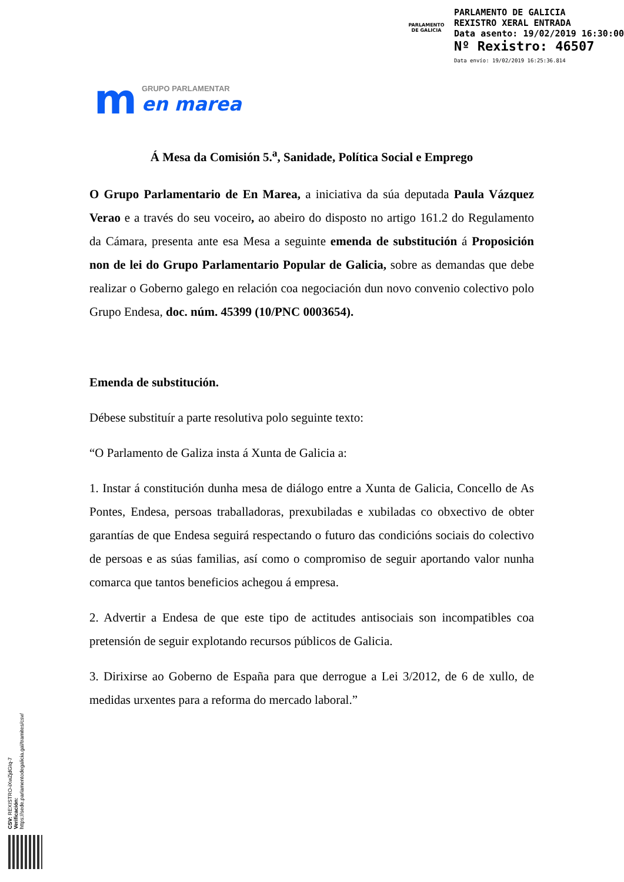PARLAMENTO
DE GALICIA
PARLAMENTO DE GALICIA
REXISTRO XERAL ENTRADA
Data asento: 19/02/2019 16:30:00
Nº Rexistro: 46507
Data envío: 19/02/2019 16:25:36.814
m
GRUPO PARLAMENTAR
en marea
Á Mesa da Comisión 5.<sup>a</sup>, Sanidade, Política Social e Emprego
O Grupo Parlamentario de En Marea, a iniciativa da súa deputada Paula Vázquez Verao e a través do seu voceiro, ao abeiro do disposto no artigo 161.2 do Regulamento da Cámara, presenta ante esa Mesa a seguinte emenda de substitución á Proposición non de lei do Grupo Parlamentario Popular de Galicia, sobre as demandas que debe realizar o Goberno galego en relación coa negociación dun novo convenio colectivo polo Grupo Endesa, doc. núm. 45399 (10/PNC 0003654).
Emenda de substitución.
Débese substituír a parte resolutiva polo seguinte texto:
“O Parlamento de Galiza insta á Xunta de Galicia a:
1. Instar á constitución dunha mesa de diálogo entre a Xunta de Galicia, Concello de As Pontes, Endesa, persoas traballadoras, prexubiladas e xubiladas co obxectivo de obter garantías de que Endesa seguirá respectando o futuro das condicións sociais do colectivo de persoas e as súas familias, así como o compromiso de seguir aportando valor nunha comarca que tantos beneficios achegou á empresa.
2. Advertir a Endesa de que este tipo de actitudes antisociais son incompatibles coa pretensión de seguir explotando recursos públicos de Galicia.
3. Dirixirse ao Goberno de España para que derrogue a Lei 3/2012, de 6 de xullo, de medidas urxentes para a reforma do mercado laboral.”
CSV: REXISTRO-iXwZjdGIq-7
Verificación:
https://sede.parlamentodegalicia.gal/tramites/csv/